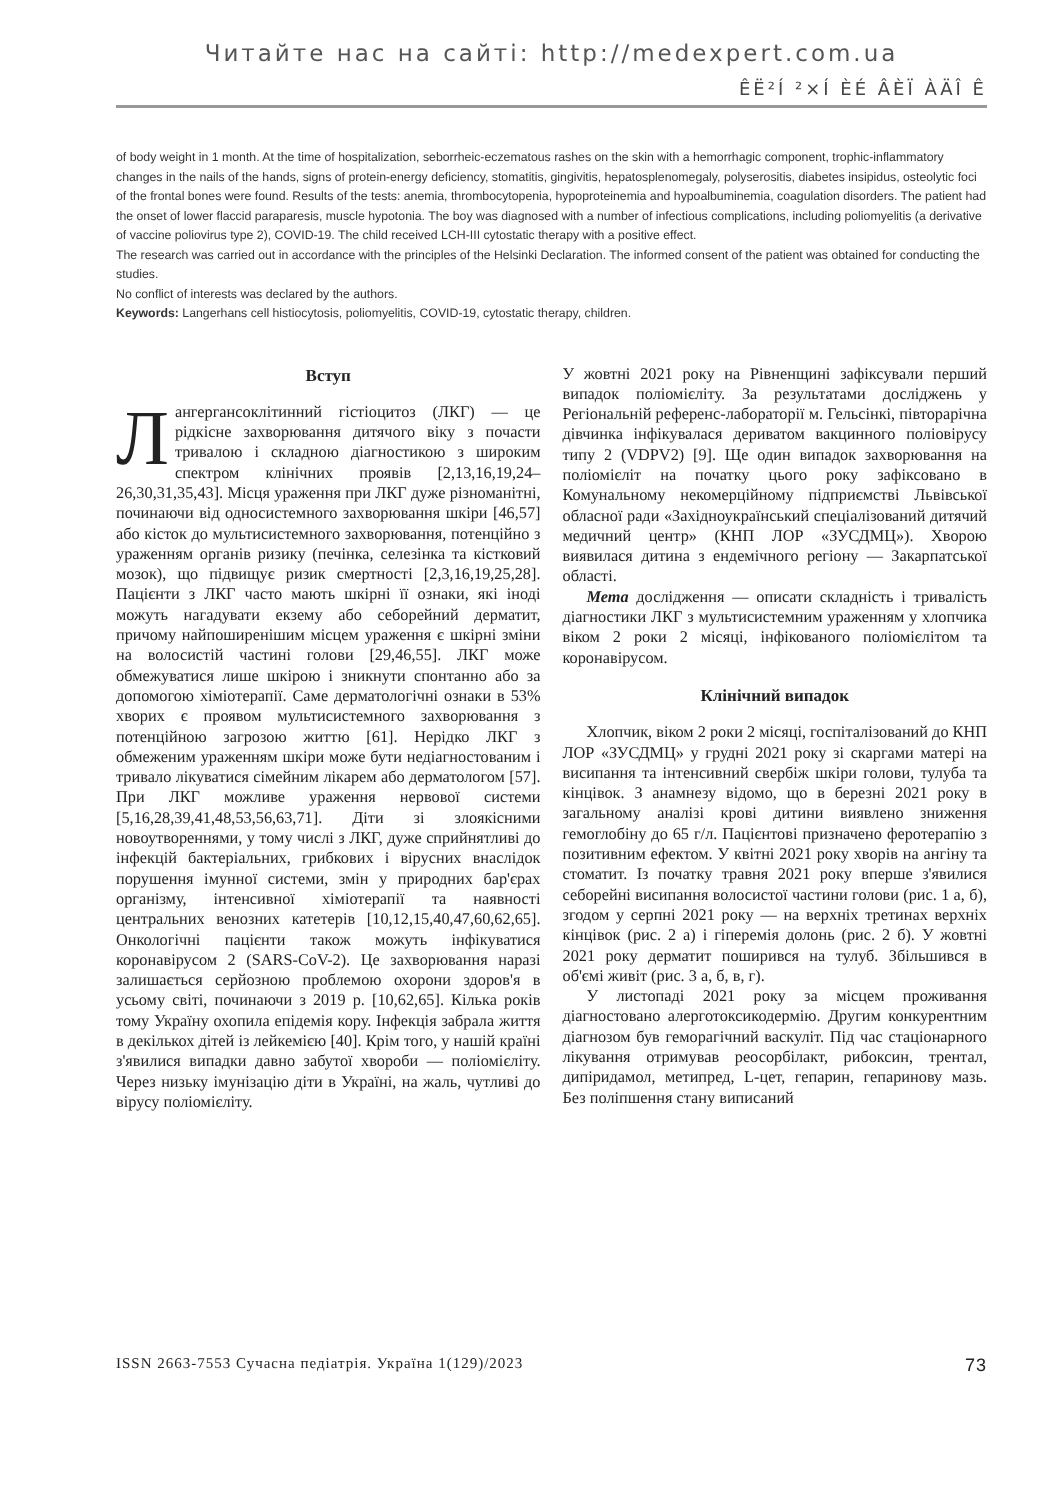Читайте нас на сайті: http://medexpert.com.ua
ÊË²Í ²×Í ÈÉ ÂÈÏ ÀÄÎ Ê
of body weight in 1 month. At the time of hospitalization, seborrheic-eczematous rashes on the skin with a hemorrhagic component, trophic-inflammatory changes in the nails of the hands, signs of protein-energy deficiency, stomatitis, gingivitis, hepatosplenomegaly, polyserositis, diabetes insipidus, osteolytic foci of the frontal bones were found. Results of the tests: anemia, thrombocytopenia, hypoproteinemia and hypoalbuminemia, coagulation disorders. The patient had the onset of lower flaccid paraparesis, muscle hypotonia. The boy was diagnosed with a number of infectious complications, including poliomyelitis (a derivative of vaccine poliovirus type 2), COVID-19. The child received LCH-III cytostatic therapy with a positive effect.
The research was carried out in accordance with the principles of the Helsinki Declaration. The informed consent of the patient was obtained for conducting the studies.
No conflict of interests was declared by the authors.
Keywords: Langerhans cell histiocytosis, poliomyelitis, COVID-19, cytostatic therapy, children.
Вступ
Лангергансоклітинний гістіоцитоз (ЛКГ) — це рідкісне захворювання дитячого віку з почасти тривалою і складною діагностикою з широким спектром клінічних проявів [2,13,16,19,24–26,30,31,35,43]. Місця ураження при ЛКГ дуже різноманітні, починаючи від односистемного захворювання шкіри [46,57] або кісток до мультисистемного захворювання, потенційно з ураженням органів ризику (печінка, селезінка та кістковий мозок), що підвищує ризик смертності [2,3,16,19,25,28]. Пацієнти з ЛКГ часто мають шкірні її ознаки, які іноді можуть нагадувати екзему або себорейний дерматит, причому найпоширенішим місцем ураження є шкірні зміни на волосистій частині голови [29,46,55]. ЛКГ може обмежуватися лише шкірою і зникнути спонтанно або за допомогою хіміотерапії. Саме дерматологічні ознаки в 53% хворих є проявом мультисистемного захворювання з потенційною загрозою життю [61]. Нерідко ЛКГ з обмеженим ураженням шкіри може бути недіагностованим і тривало лікуватися сімейним лікарем або дерматологом [57]. При ЛКГ можливе ураження нервової системи [5,16,28,39,41,48,53,56,63,71]. Діти зі злоякісними новоутвореннями, у тому числі з ЛКГ, дуже сприйнятливі до інфекцій бактеріальних, грибкових і вірусних внаслідок порушення імунної системи, змін у природних бар'єрах організму, інтенсивної хіміотерапії та наявності центральних венозних катетерів [10,12,15,40,47,60,62,65]. Онкологічні пацієнти також можуть інфікуватися коронавірусом 2 (SARS-CoV-2). Це захворювання наразі залишається серйозною проблемою охорони здоров'я в усьому світі, починаючи з 2019 р. [10,62,65]. Кілька років тому Україну охопила епідемія кору. Інфекція забрала життя в декількох дітей із лейкемією [40]. Крім того, у нашій країні з'явилися випадки давно забутої хвороби — поліомієліту. Через низьку імунізацію діти в Україні, на жаль, чутливі до вірусу поліомієліту.
У жовтні 2021 року на Рівненщині зафіксували перший випадок поліомієліту. За результатами досліджень у Регіональній референс-лабораторії м. Гельсінкі, півторарічна дівчинка інфікувалася дериватом вакцинного поліовірусу типу 2 (VDPV2) [9]. Ще один випадок захворювання на поліомієліт на початку цього року зафіксовано в Комунальному некомерційному підприємстві Львівської обласної ради «Західноукраїнський спеціалізований дитячий медичний центр» (КНП ЛОР «ЗУСДМЦ»). Хворою виявилася дитина з ендемічного регіону — Закарпатської області.
Мета дослідження — описати складність і тривалість діагностики ЛКГ з мультисистемним ураженням у хлопчика віком 2 роки 2 місяці, інфікованого поліомієлітом та коронавірусом.
Клінічний випадок
Хлопчик, віком 2 роки 2 місяці, госпіталізований до КНП ЛОР «ЗУСДМЦ» у грудні 2021 року зі скаргами матері на висипання та інтенсивний свербіж шкіри голови, тулуба та кінцівок. З анамнезу відомо, що в березні 2021 року в загальному аналізі крові дитини виявлено зниження гемоглобіну до 65 г/л. Пацієнтові призначено феротерапію з позитивним ефектом. У квітні 2021 року хворів на ангіну та стоматит. Із початку травня 2021 року вперше з'явилися себорейні висипання волосистої частини голови (рис. 1 а, б), згодом у серпні 2021 року — на верхніх третинах верхніх кінцівок (рис. 2 а) і гіперемія долонь (рис. 2 б). У жовтні 2021 року дерматит поширився на тулуб. Збільшився в об'ємі живіт (рис. 3 а, б, в, г).
У листопаді 2021 року за місцем проживання діагностовано алерготоксикодермію. Другим конкурентним діагнозом був геморагічний васкуліт. Під час стаціонарного лікування отримував реосорбілакт, рибоксин, трентал, дипіридамол, метипред, L-цет, гепарин, гепаринову мазь. Без поліпшення стану виписаний
ISSN 2663-7553 Сучасна педіатрія. Україна 1(129)/2023 73